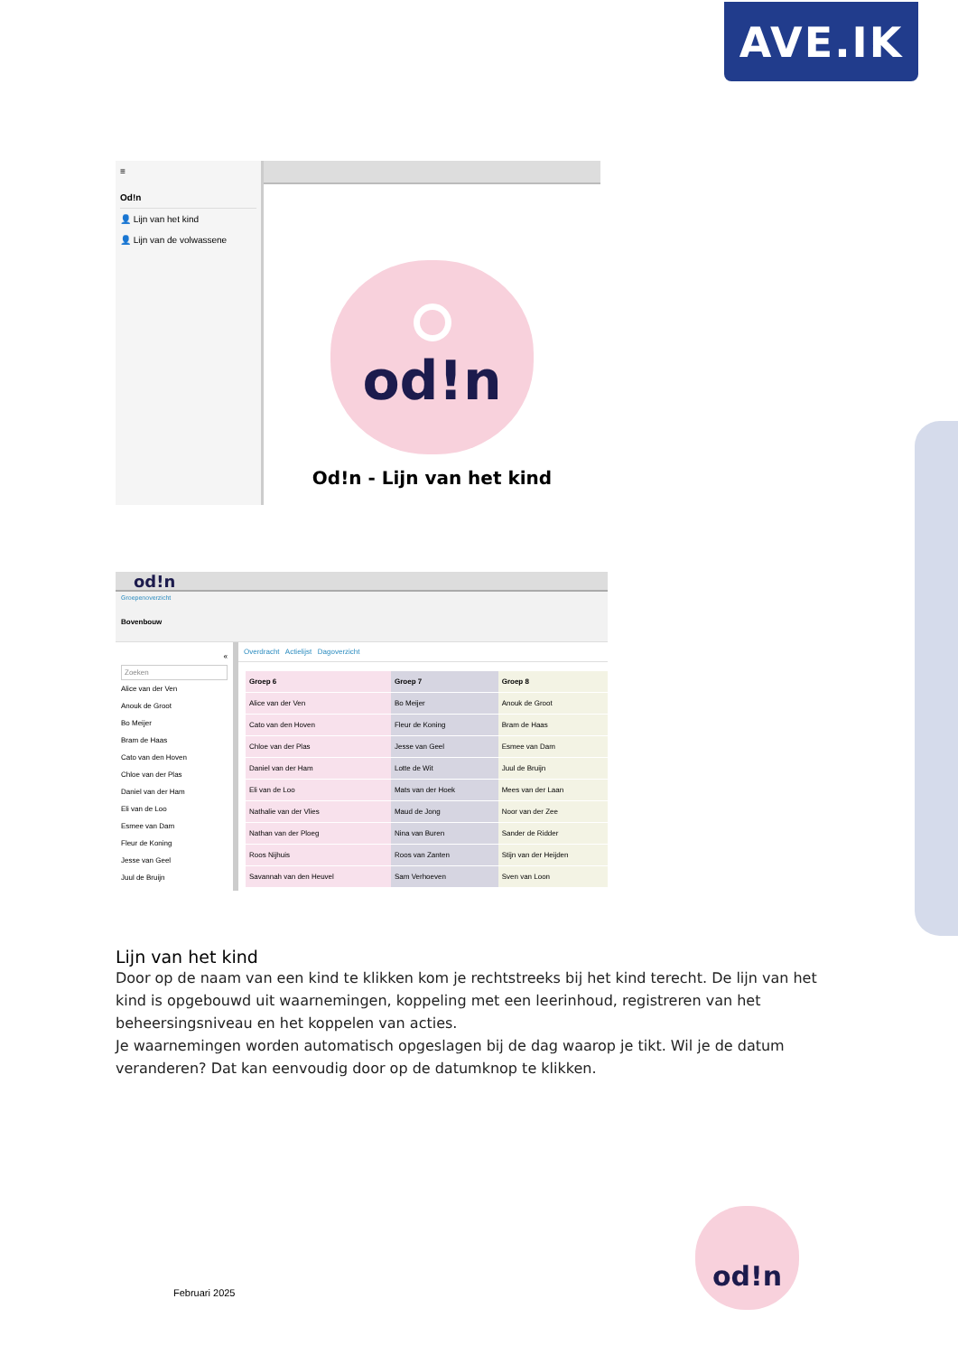AVE.IK
≡
Od!n
👤 Lijn van het kind
👤 Lijn van de volwassene
od!n
Od!n - Lijn van het kind
od!n
Groepenoverzicht
Bovenbouw
«
Zoeken
Alice van der Ven
Anouk de Groot
Bo Meijer
Bram de Haas
Cato van den Hoven
Chloe van der Plas
Daniel van der Ham
Eli van de Loo
Esmee van Dam
Fleur de Koning
Jesse van Geel
Juul de Bruijn
Overdracht Actielijst Dagoverzicht
| Groep 6 | Groep 7 | Groep 8 |
| --- | --- | --- |
| Alice van der Ven | Bo Meijer | Anouk de Groot |
| Cato van den Hoven | Fleur de Koning | Bram de Haas |
| Chloe van der Plas | Jesse van Geel | Esmee van Dam |
| Daniel van der Ham | Lotte de Wit | Juul de Bruijn |
| Eli van de Loo | Mats van der Hoek | Mees van der Laan |
| Nathalie van der Vlies | Maud de Jong | Noor van der Zee |
| Nathan van der Ploeg | Nina van Buren | Sander de Ridder |
| Roos Nijhuis | Roos van Zanten | Stijn van der Heijden |
| Savannah van den Heuvel | Sam Verhoeven | Sven van Loon |
Lijn van het kind
Door op de naam van een kind te klikken kom je rechtstreeks bij het kind terecht. De lijn van het kind is opgebouwd uit waarnemingen, koppeling met een leerinhoud, registreren van het beheersingsniveau en het koppelen van acties.
Je waarnemingen worden automatisch opgeslagen bij de dag waarop je tikt. Wil je de datum veranderen? Dat kan eenvoudig door op de datumknop te klikken.
Februari 2025
od!n